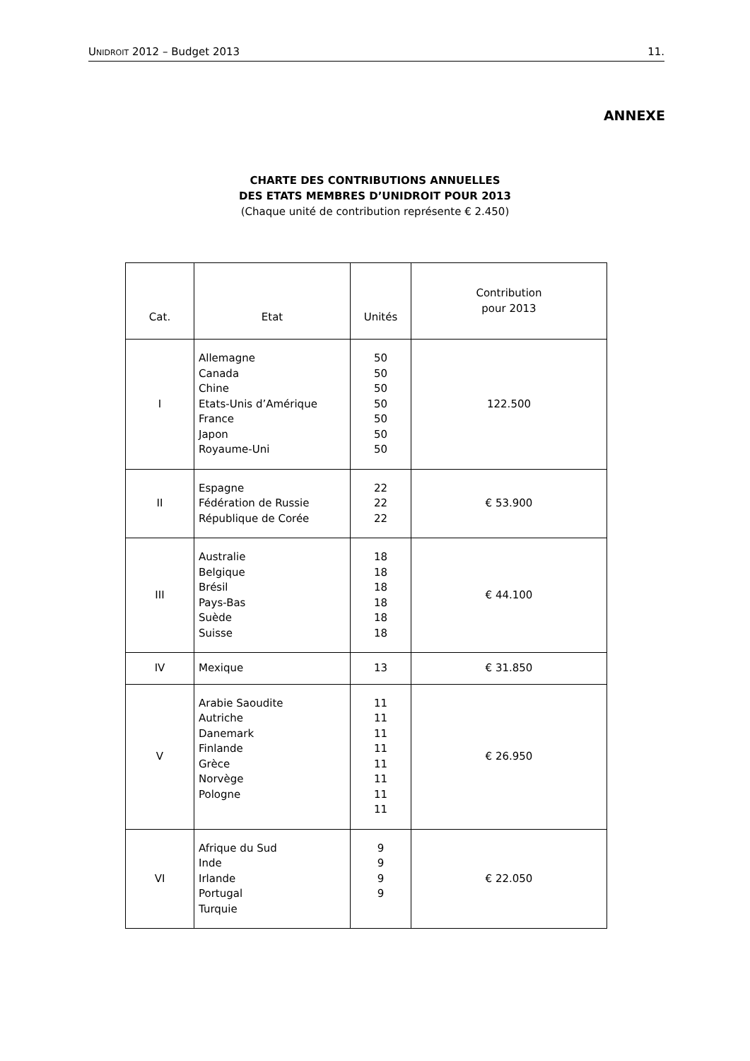UNIDROIT 2012 – Budget 2013 11.
ANNEXE
CHARTE DES CONTRIBUTIONS ANNUELLES
DES ETATS MEMBRES D’UNIDROIT POUR 2013
(Chaque unité de contribution représente € 2.450)
| Cat. | Etat | Unités | Contribution pour 2013 |
| --- | --- | --- | --- |
| I | Allemagne Canada Chine Etats-Unis d’Amérique France Japon Royaume-Uni | 50 50 50 50 50 50 50 | 122.500 |
| II | Espagne Fédération de Russie République de Corée | 22 22 22 | € 53.900 |
| III | Australie Belgique Brésil Pays-Bas Suède Suisse | 18 18 18 18 18 18 | € 44.100 |
| IV | Mexique | 13 | € 31.850 |
| V | Arabie Saoudite Autriche Danemark Finlande Grèce Norvège Pologne | 11 11 11 11 11 11 11 11 | € 26.950 |
| VI | Afrique du Sud Inde Irlande Portugal Turquie | 9 9 9 9 | € 22.050 |